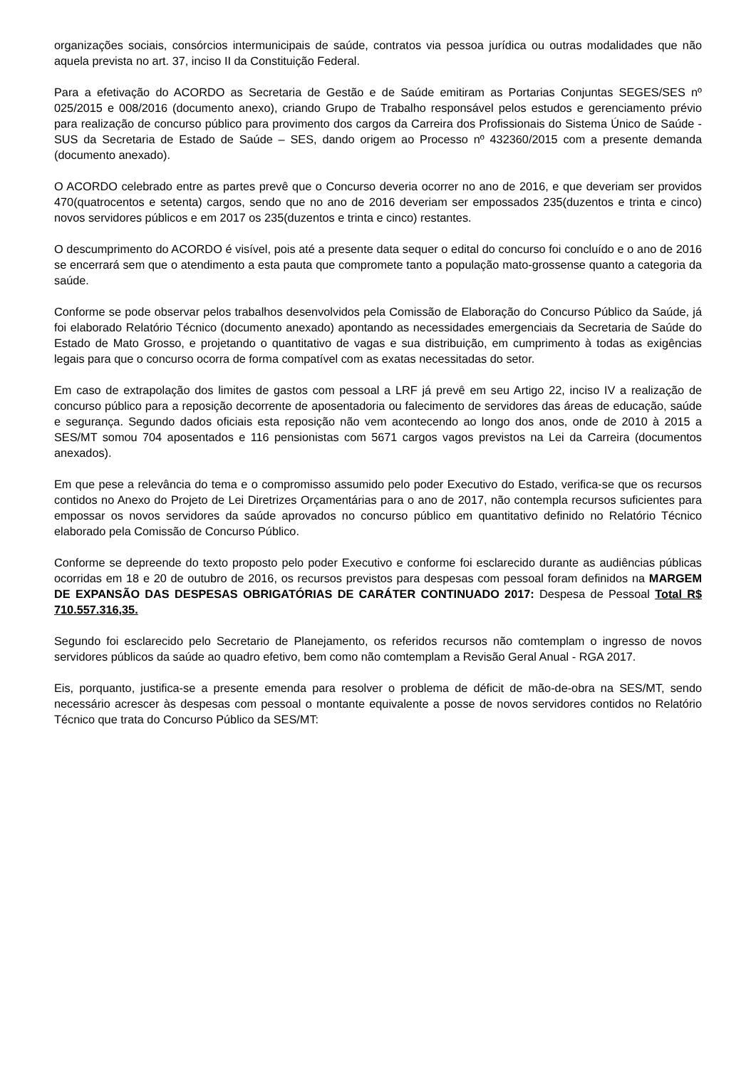organizações sociais, consórcios intermunicipais de saúde, contratos via pessoa jurídica ou outras modalidades que não aquela prevista no art. 37, inciso II da Constituição Federal.
Para a efetivação do ACORDO as Secretaria de Gestão e de Saúde emitiram as Portarias Conjuntas SEGES/SES nº 025/2015 e 008/2016 (documento anexo), criando Grupo de Trabalho responsável pelos estudos e gerenciamento prévio para realização de concurso público para provimento dos cargos da Carreira dos Profissionais do Sistema Único de Saúde - SUS da Secretaria de Estado de Saúde – SES, dando origem ao Processo nº 432360/2015 com a presente demanda (documento anexado).
O ACORDO celebrado entre as partes prevê que o Concurso deveria ocorrer no ano de 2016, e que deveriam ser providos 470(quatrocentos e setenta) cargos, sendo que no ano de 2016 deveriam ser empossados 235(duzentos e trinta e cinco) novos servidores públicos e em 2017 os 235(duzentos e trinta e cinco) restantes.
O descumprimento do ACORDO é visível, pois até a presente data sequer o edital do concurso foi concluído e o ano de 2016 se encerrará sem que o atendimento a esta pauta que compromete tanto a população mato-grossense quanto a categoria da saúde.
Conforme se pode observar pelos trabalhos desenvolvidos pela Comissão de Elaboração do Concurso Público da Saúde, já foi elaborado Relatório Técnico (documento anexado) apontando as necessidades emergenciais da Secretaria de Saúde do Estado de Mato Grosso, e projetando o quantitativo de vagas e sua distribuição, em cumprimento à todas as exigências legais para que o concurso ocorra de forma compatível com as exatas necessitadas do setor.
Em caso de extrapolação dos limites de gastos com pessoal a LRF já prevê em seu Artigo 22, inciso IV a realização de concurso público para a reposição decorrente de aposentadoria ou falecimento de servidores das áreas de educação, saúde e segurança. Segundo dados oficiais esta reposição não vem acontecendo ao longo dos anos, onde de 2010 à 2015 a SES/MT somou 704 aposentados e 116 pensionistas com 5671 cargos vagos previstos na Lei da Carreira (documentos anexados).
Em que pese a relevância do tema e o compromisso assumido pelo poder Executivo do Estado, verifica-se que os recursos contidos no Anexo do Projeto de Lei Diretrizes Orçamentárias para o ano de 2017, não contempla recursos suficientes para empossar os novos servidores da saúde aprovados no concurso público em quantitativo definido no Relatório Técnico elaborado pela Comissão de Concurso Público.
Conforme se depreende do texto proposto pelo poder Executivo e conforme foi esclarecido durante as audiências públicas ocorridas em 18 e 20 de outubro de 2016, os recursos previstos para despesas com pessoal foram definidos na MARGEM DE EXPANSÃO DAS DESPESAS OBRIGATÓRIAS DE CARÁTER CONTINUADO 2017: Despesa de Pessoal Total R$ 710.557.316,35.
Segundo foi esclarecido pelo Secretario de Planejamento, os referidos recursos não comtemplam o ingresso de novos servidores públicos da saúde ao quadro efetivo, bem como não comtemplam a Revisão Geral Anual - RGA 2017.
Eis, porquanto, justifica-se a presente emenda para resolver o problema de déficit de mão-de-obra na SES/MT, sendo necessário acrescer às despesas com pessoal o montante equivalente a posse de novos servidores contidos no Relatório Técnico que trata do Concurso Público da SES/MT: